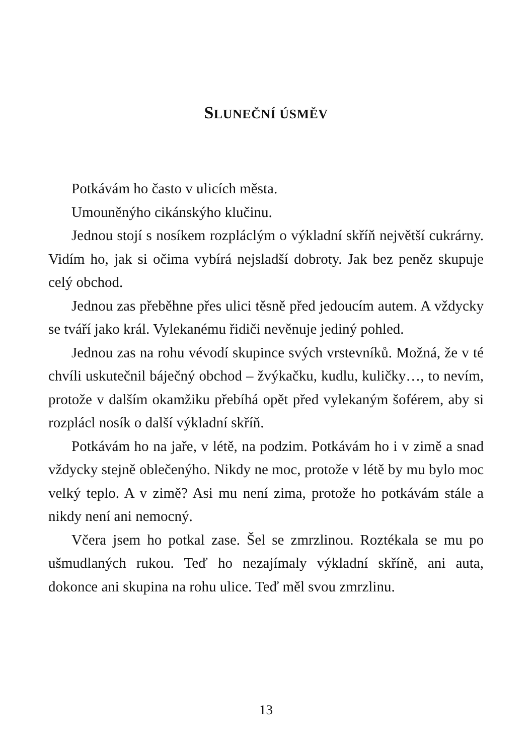SLUNEČNÍ ÚSMĚV
Potkávám ho často v ulicích města.
Umouněnýho cikánskýho klučinu.
Jednou stojí s nosíkem rozpláclým o výkladní skříň největší cukrárny. Vidím ho, jak si očima vybírá nejsladší dobroty. Jak bez peněz skupuje celý obchod.
Jednou zas přeběhne přes ulici těsně před jedoucím autem. A vždycky se tváří jako král. Vylekanému řidiči nevěnuje jediný pohled.
Jednou zas na rohu vévodí skupince svých vrstevníků. Možná, že v té chvíli uskutečnil báječný obchod – žvýkačku, kudlu, kuličky…, to nevím, protože v dalším okamžiku přebíhá opět před vylekaným šoférem, aby si rozplácl nosík o další výkladní skříň.
Potkávám ho na jaře, v létě, na podzim. Potkávám ho i v zimě a snad vždycky stejně oblečenýho. Nikdy ne moc, protože v létě by mu bylo moc velký teplo. A v zimě? Asi mu není zima, protože ho potkávám stále a nikdy není ani nemocný.
Včera jsem ho potkal zase. Šel se zmrzlinou. Roztékala se mu po ušmudlaných rukou. Teď ho nezajímaly výkladní skříně, ani auta, dokonce ani skupina na rohu ulice. Teď měl svou zmrzlinu.
13